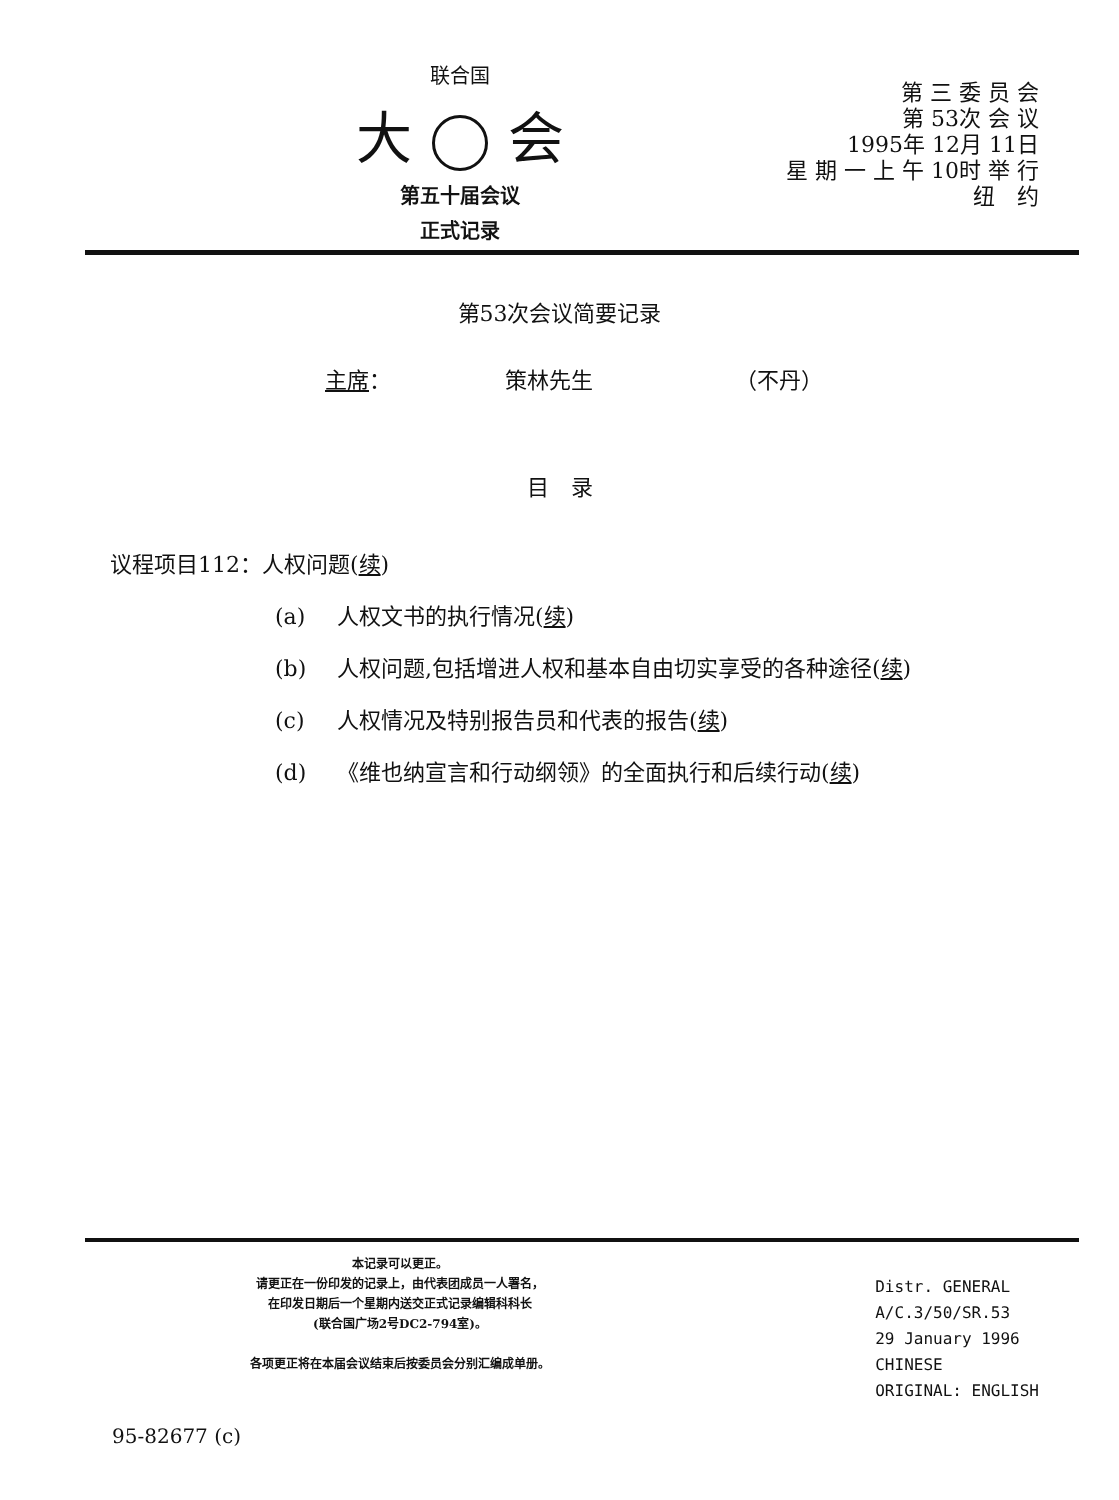联合国
大 会
第五十届会议
正式记录
第 三 委 员 会
第 53次 会 议
1995年 12月 11日
星 期 一 上 午 10时 举 行
纽　约
第53次会议简要记录
主席： 策林先生 （不丹）
目　录
议程项目112：人权问题(续)
(a) 人权文书的执行情况(续)
(b) 人权问题,包括增进人权和基本自由切实享受的各种途径(续)
(c) 人权情况及特别报告员和代表的报告(续)
(d) 《维也纳宣言和行动纲领》的全面执行和后续行动(续)
本记录可以更正。
请更正在一份印发的记录上，由代表团成员一人署名，
在印发日期后一个星期内送交正式记录编辑科科长
(联合国广场2号DC2-794室)。
各项更正将在本届会议结束后按委员会分别汇编成单册。
Distr. GENERAL
A/C.3/50/SR.53
29 January 1996
CHINESE
ORIGINAL: ENGLISH
95-82677 (c)